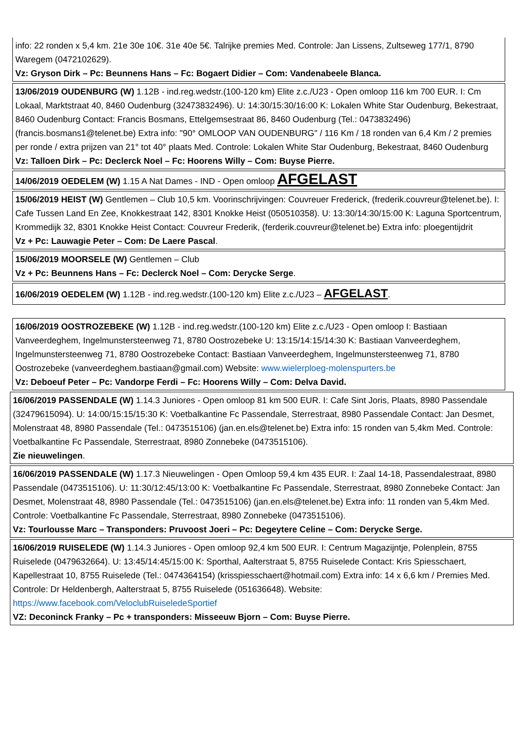info: 22 ronden x 5,4 km. 21e 30e 10€. 31e 40e 5€. Talrijke premies Med. Controle: Jan Lissens, Zultseweg 177/1, 8790 Waregem (0472102629).
Vz: Gryson Dirk – Pc: Beunnens Hans – Fc: Bogaert Didier – Com: Vandenabeele Blanca.
13/06/2019 OUDENBURG (W) 1.12B - ind.reg.wedstr.(100-120 km) Elite z.c./U23 - Open omloop 116 km 700 EUR. I: Cm Lokaal, Marktstraat 40, 8460 Oudenburg (32473832496). U: 14:30/15:30/16:00 K: Lokalen White Star Oudenburg, Bekestraat, 8460 Oudenburg Contact: Francis Bosmans, Ettelgemsestraat 86, 8460 Oudenburg (Tel.: 0473832496) (francis.bosmans1@telenet.be) Extra info: "90° OMLOOP VAN OUDENBURG" / 116 Km / 18 ronden van 6,4 Km / 2 premies per ronde / extra prijzen van 21° tot 40° plaats Med. Controle: Lokalen White Star Oudenburg, Bekestraat, 8460 Oudenburg
Vz: Talloen Dirk – Pc: Declerck Noel – Fc: Hoorens Willy – Com: Buyse Pierre.
14/06/2019 OEDELEM (W) 1.15 A Nat Dames - IND - Open omloop AFGELAST
15/06/2019 HEIST (W) Gentlemen – Club 10,5 km. Voorinschrijvingen: Couvreuer Frederick, (frederik.couvreur@telenet.be). I: Cafe Tussen Land En Zee, Knokkestraat 142, 8301 Knokke Heist (050510358). U: 13:30/14:30/15:00 K: Laguna Sportcentrum, Krommedijk 32, 8301 Knokke Heist Contact: Couvreur Frederik, (ferderik.couvreur@telenet.be) Extra info: ploegentijdrit
Vz + Pc: Lauwagie Peter – Com: De Laere Pascal.
15/06/2019 MOORSELE (W) Gentlemen – Club
Vz + Pc: Beunnens Hans – Fc: Declerck Noel – Com: Derycke Serge.
16/06/2019 OEDELEM (W) 1.12B - ind.reg.wedstr.(100-120 km) Elite z.c./U23 – AFGELAST.
16/06/2019 OOSTROZEBEKE (W) 1.12B - ind.reg.wedstr.(100-120 km) Elite z.c./U23 - Open omloop I: Bastiaan Vanveerdeghem, Ingelmunstersteenweg 71, 8780 Oostrozebeke U: 13:15/14:15/14:30 K: Bastiaan Vanveerdeghem, Ingelmunstersteenweg 71, 8780 Oostrozebeke Contact: Bastiaan Vanveerdeghem, Ingelmunstersteenweg 71, 8780 Oostrozebeke (vanveerdeghem.bastiaan@gmail.com) Website: www.wielerploeg-molenspurters.be
Vz: Deboeuf Peter – Pc: Vandorpe Ferdi – Fc: Hoorens Willy – Com: Delva David.
16/06/2019 PASSENDALE (W) 1.14.3 Juniores - Open omloop 81 km 500 EUR. I: Cafe Sint Joris, Plaats, 8980 Passendale (32479615094). U: 14:00/15:15/15:30 K: Voetbalkantine Fc Passendale, Sterrestraat, 8980 Passendale Contact: Jan Desmet, Molenstraat 48, 8980 Passendale (Tel.: 0473515106) (jan.en.els@telenet.be) Extra info: 15 ronden van 5,4km Med. Controle: Voetbalkantine Fc Passendale, Sterrestraat, 8980 Zonnebeke (0473515106).
Zie nieuwelingen.
16/06/2019 PASSENDALE (W) 1.17.3 Nieuwelingen - Open Omloop 59,4 km 435 EUR. I: Zaal 14-18, Passendalestraat, 8980 Passendale (0473515106). U: 11:30/12:45/13:00 K: Voetbalkantine Fc Passendale, Sterrestraat, 8980 Zonnebeke Contact: Jan Desmet, Molenstraat 48, 8980 Passendale (Tel.: 0473515106) (jan.en.els@telenet.be) Extra info: 11 ronden van 5,4km Med. Controle: Voetbalkantine Fc Passendale, Sterrestraat, 8980 Zonnebeke (0473515106).
Vz: Tourlousse Marc – Transponders: Pruvoost Joeri – Pc: Degeytere Celine – Com: Derycke Serge.
16/06/2019 RUISELEDE (W) 1.14.3 Juniores - Open omloop 92,4 km 500 EUR. I: Centrum Magazijntje, Polenplein, 8755 Ruiselede (0479632664). U: 13:45/14:45/15:00 K: Sporthal, Aalterstraat 5, 8755 Ruiselede Contact: Kris Spiesschaert, Kapellestraat 10, 8755 Ruiselede (Tel.: 0474364154) (krisspiesschaert@hotmail.com) Extra info: 14 x 6,6 km / Premies Med. Controle: Dr Heldenbergh, Aalterstraat 5, 8755 Ruiselede (051636648). Website: https://www.facebook.com/VeloclubRuiseledeSportief
VZ: Deconinck Franky – Pc + transponders: Misseeuw Bjorn – Com: Buyse Pierre.